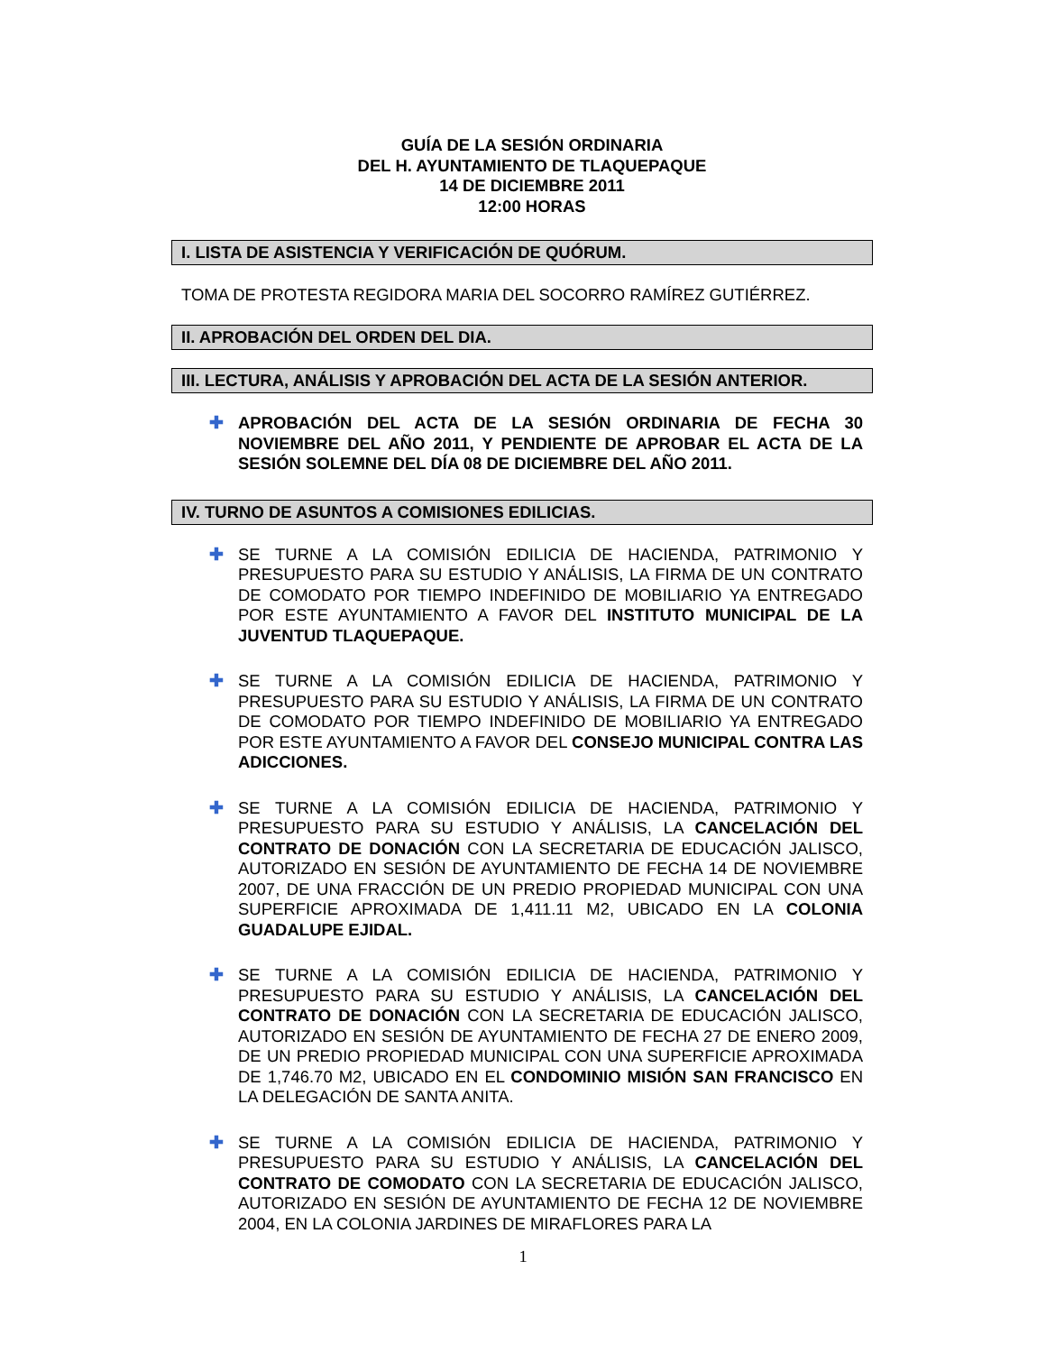GUÍA DE LA SESIÓN ORDINARIA
DEL H. AYUNTAMIENTO DE TLAQUEPAQUE
14 DE DICIEMBRE 2011
12:00 HORAS
I. LISTA DE ASISTENCIA Y VERIFICACIÓN DE QUÓRUM.
TOMA DE PROTESTA REGIDORA MARIA DEL SOCORRO RAMÍREZ GUTIÉRREZ.
II. APROBACIÓN DEL ORDEN DEL DIA.
III. LECTURA, ANÁLISIS Y APROBACIÓN DEL ACTA DE LA SESIÓN ANTERIOR.
✚ APROBACIÓN DEL ACTA DE LA SESIÓN ORDINARIA DE FECHA 30 NOVIEMBRE DEL AÑO 2011, Y PENDIENTE DE APROBAR EL ACTA DE LA SESIÓN SOLEMNE DEL DÍA 08 DE DICIEMBRE DEL AÑO 2011.
IV. TURNO DE ASUNTOS A COMISIONES EDILICIAS.
✚ SE TURNE A LA COMISIÓN EDILICIA DE HACIENDA, PATRIMONIO Y PRESUPUESTO PARA SU ESTUDIO Y ANÁLISIS, LA FIRMA DE UN CONTRATO DE COMODATO POR TIEMPO INDEFINIDO DE MOBILIARIO YA ENTREGADO POR ESTE AYUNTAMIENTO A FAVOR DEL INSTITUTO MUNICIPAL DE LA JUVENTUD TLAQUEPAQUE.
✚ SE TURNE A LA COMISIÓN EDILICIA DE HACIENDA, PATRIMONIO Y PRESUPUESTO PARA SU ESTUDIO Y ANÁLISIS, LA FIRMA DE UN CONTRATO DE COMODATO POR TIEMPO INDEFINIDO DE MOBILIARIO YA ENTREGADO POR ESTE AYUNTAMIENTO A FAVOR DEL CONSEJO MUNICIPAL CONTRA LAS ADICCIONES.
✚ SE TURNE A LA COMISIÓN EDILICIA DE HACIENDA, PATRIMONIO Y PRESUPUESTO PARA SU ESTUDIO Y ANÁLISIS, LA CANCELACIÓN DEL CONTRATO DE DONACIÓN CON LA SECRETARIA DE EDUCACIÓN JALISCO, AUTORIZADO EN SESIÓN DE AYUNTAMIENTO DE FECHA 14 DE NOVIEMBRE 2007, DE UNA FRACCIÓN DE UN PREDIO PROPIEDAD MUNICIPAL CON UNA SUPERFICIE APROXIMADA DE 1,411.11 M2, UBICADO EN LA COLONIA GUADALUPE EJIDAL.
✚ SE TURNE A LA COMISIÓN EDILICIA DE HACIENDA, PATRIMONIO Y PRESUPUESTO PARA SU ESTUDIO Y ANÁLISIS, LA CANCELACIÓN DEL CONTRATO DE DONACIÓN CON LA SECRETARIA DE EDUCACIÓN JALISCO, AUTORIZADO EN SESIÓN DE AYUNTAMIENTO DE FECHA 27 DE ENERO 2009, DE UN PREDIO PROPIEDAD MUNICIPAL CON UNA SUPERFICIE APROXIMADA DE 1,746.70 M2, UBICADO EN EL CONDOMINIO MISIÓN SAN FRANCISCO EN LA DELEGACIÓN DE SANTA ANITA.
✚ SE TURNE A LA COMISIÓN EDILICIA DE HACIENDA, PATRIMONIO Y PRESUPUESTO PARA SU ESTUDIO Y ANÁLISIS, LA CANCELACIÓN DEL CONTRATO DE COMODATO CON LA SECRETARIA DE EDUCACIÓN JALISCO, AUTORIZADO EN SESIÓN DE AYUNTAMIENTO DE FECHA 12 DE NOVIEMBRE 2004, EN LA COLONIA JARDINES DE MIRAFLORES PARA LA
1